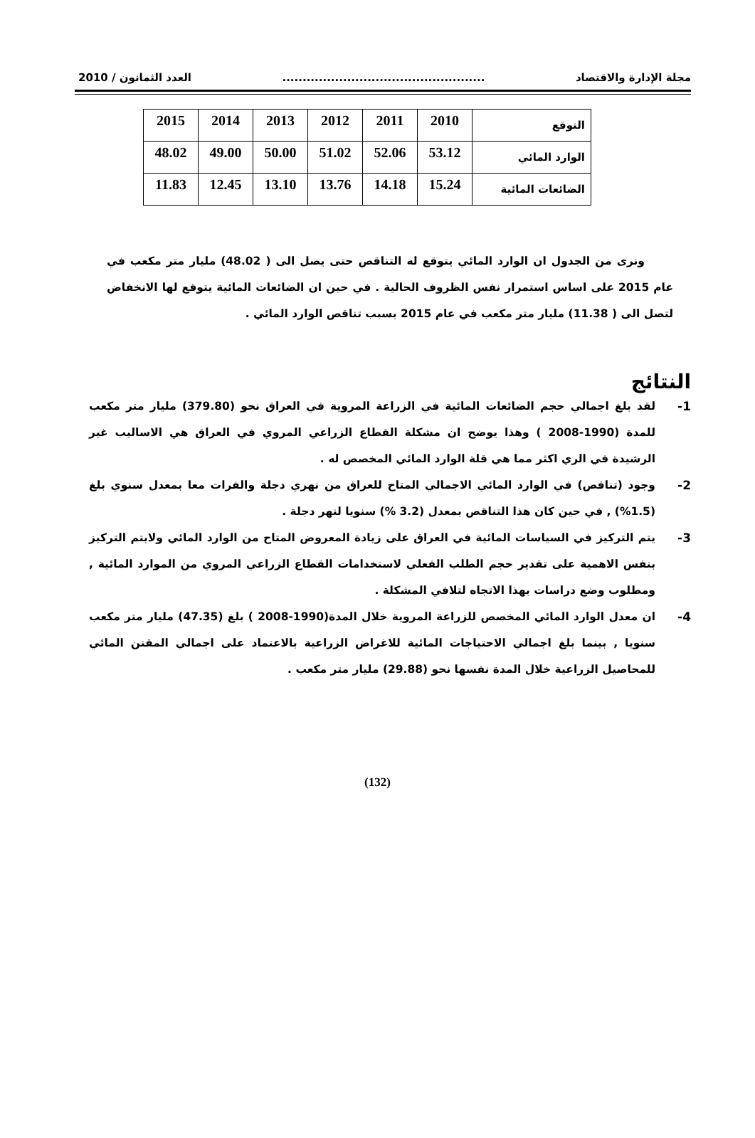مجلة الإدارة والاقتصاد.................................................. العدد الثمانون / 2010
| التوقع | 2010 | 2011 | 2012 | 2013 | 2014 | 2015 |
| الوارد المائي | 53.12 | 52.06 | 51.02 | 50.00 | 49.00 | 48.02 |
| الضائعات المائية | 15.24 | 14.18 | 13.76 | 13.10 | 12.45 | 11.83 |
ونرى من الجدول ان الوارد المائي يتوقع له التناقص حتى يصل الى ( 48.02) مليار متر مكعب في عام 2015 على اساس استمرار نفس الظروف الحالية . في حين ان الضائعات المائية يتوقع لها الانخفاض لتصل الى ( 11.38) مليار متر مكعب في عام 2015 بسبب تناقص الوارد المائي .
النتائج
-1 لقد بلغ اجمالي حجم الضائعات المائية في الزراعة المروية في العراق نحو (379.80) مليار متر مكعب للمدة (1990-2008 ) وهذا يوضح ان مشكلة القطاع الزراعي المروي في العراق هي الاساليب غير الرشيدة في الري اكثر مما هي قلة الوارد المائي المخصص له .
-2 وجود (تناقص) في الوارد المائي الاجمالي المتاح للعراق من نهري دجلة والفرات معا بمعدل سنوي بلغ (1.5%) , في حين كان هذا التناقص بمعدل (3.2 %) سنويا لنهر دجلة .
-3 يتم التركيز في السياسات المائية في العراق على زيادة المعروض المتاح من الوارد المائي ولايتم التركيز بنفس الاهمية على تقدير حجم الطلب الفعلي لاستخدامات القطاع الزراعي المروي من الموارد المائية , ومطلوب وضع دراسات بهذا الاتجاه لتلافي المشكلة .
-4 ان معدل الوارد المائي المخصص للزراعة المروية خلال المدة(1990-2008 ) بلغ (47.35) مليار متر مكعب سنويا , بينما بلغ اجمالي الاحتياجات المائية للاغراض الزراعية بالاعتماد على اجمالي المقنن المائي للمحاصيل الزراعية خلال المدة نفسها نحو (29.88) مليار متر مكعب .
(132)